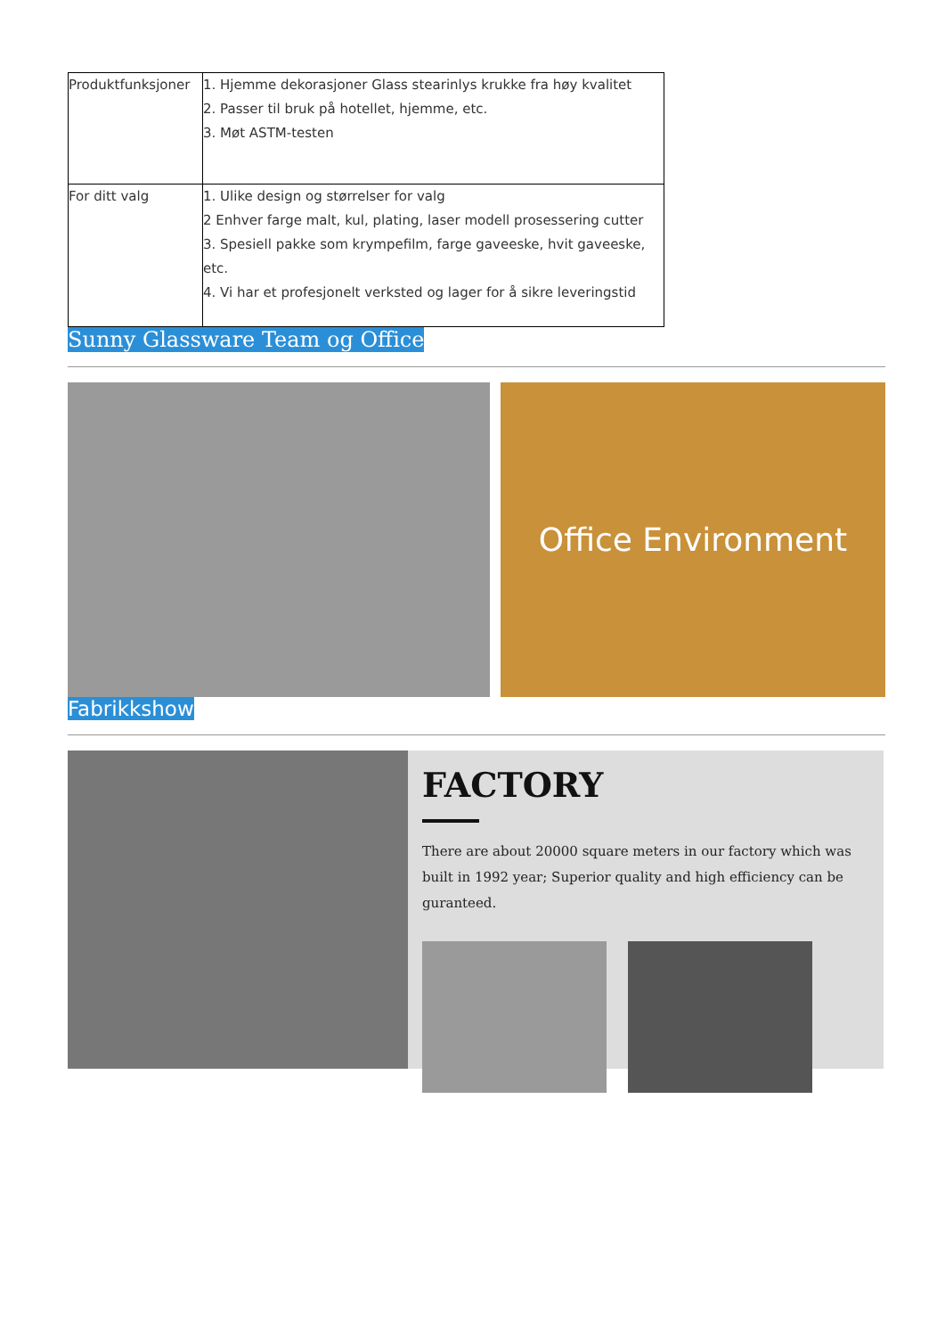| Produktfunksjoner | 1. Hjemme dekorasjoner Glass stearinlys krukke fra høy kvalitet 2. Passer til bruk på hotellet, hjemme, etc. 3. Møt ASTM-testen |
| For ditt valg | 1. Ulike design og størrelser for valg 2 Enhver farge malt, kul, plating, laser modell prosessering cutter 3. Spesiell pakke som krympefilm, farge gaveeske, hvit gaveeske, etc. 4. Vi har et profesjonelt verksted og lager for å sikre leveringstid |
Sunny Glassware Team og Office
Office Environment
Fabrikkshow
FACTORY
There are about 20000 square meters in our factory which was built in 1992 year; Superior quality and high efficiency can be guranteed.